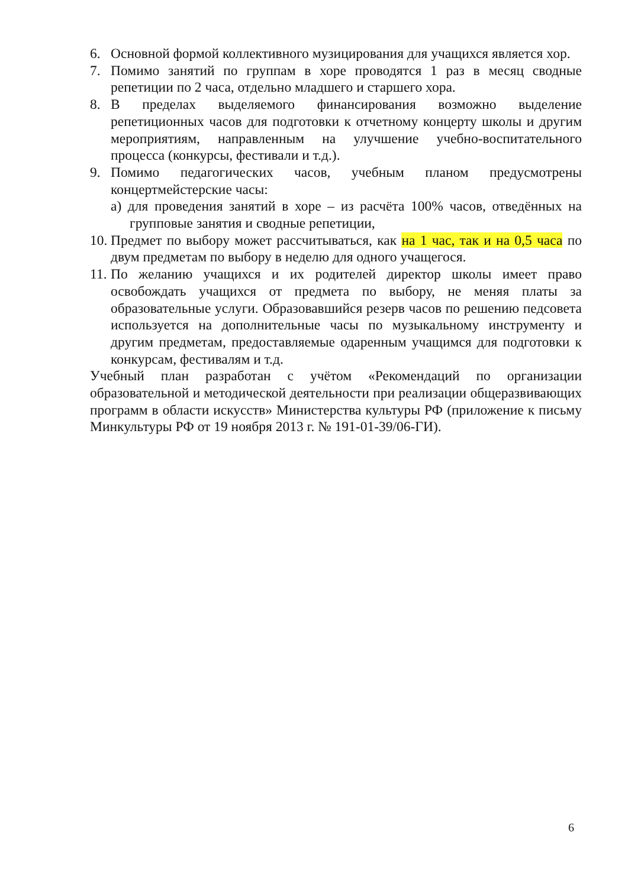6. Основной формой коллективного музицирования для учащихся является хор.
7. Помимо занятий по группам в хоре проводятся 1 раз в месяц сводные репетиции по 2 часа, отдельно младшего и старшего хора.
8. В пределах выделяемого финансирования возможно выделение репетиционных часов для подготовки к отчетному концерту школы и другим мероприятиям, направленным на улучшение учебно-воспитательного процесса (конкурсы, фестивали и т.д.).
9. Помимо педагогических часов, учебным планом предусмотрены концертмейстерские часы:
а) для проведения занятий в хоре – из расчёта 100% часов, отведённых на групповые занятия и сводные репетиции,
10. Предмет по выбору может рассчитываться, как на 1 час, так и на 0,5 часа по двум предметам по выбору в неделю для одного учащегося.
11. По желанию учащихся и их родителей директор школы имеет право освобождать учащихся от предмета по выбору, не меняя платы за образовательные услуги. Образовавшийся резерв часов по решению педсовета используется на дополнительные часы по музыкальному инструменту и другим предметам, предоставляемые одаренным учащимся для подготовки к конкурсам, фестивалям и т.д.
Учебный план разработан с учётом «Рекомендаций по организации образовательной и методической деятельности при реализации общеразвивающих программ в области искусств» Министерства культуры РФ (приложение к письму Минкультуры РФ от 19 ноября 2013 г. № 191-01-39/06-ГИ).
6